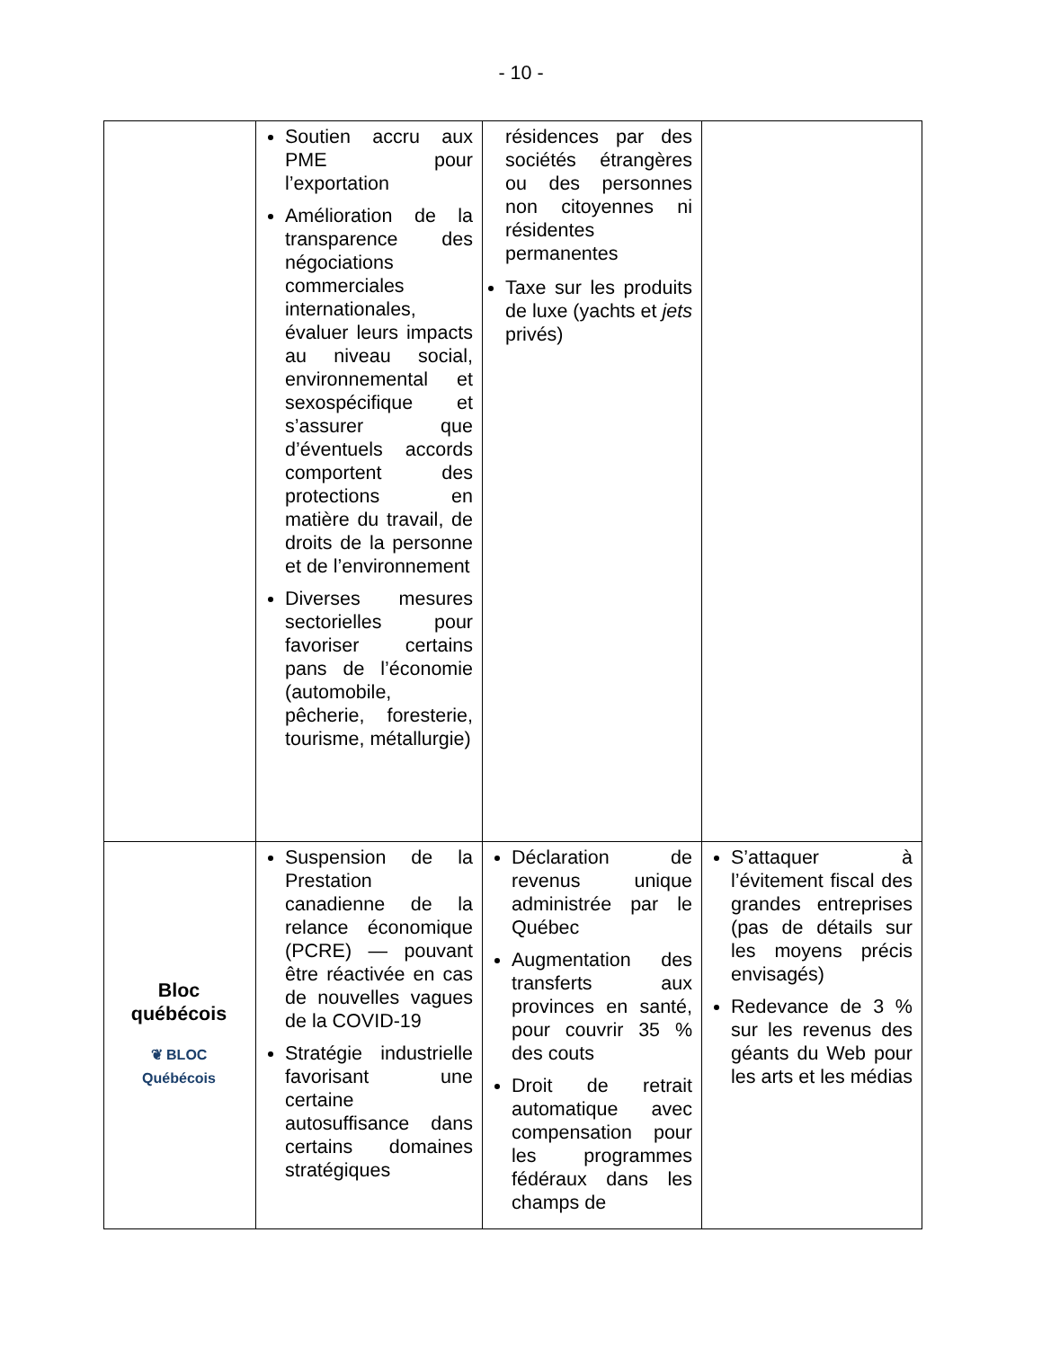- 10 -
| | Soutien accru aux PME pour l’exportation Amélioration de la transparence des négociations commerciales internationales, évaluer leurs impacts au niveau social, environnemental et sexospécifique et s’assurer que d’éventuels accords comportent des protections en matière du travail, de droits de la personne et de l’environnement Diverses mesures sectorielles pour favoriser certains pans de l’économie (automobile, pêcherie, foresterie, tourisme, métallurgie) | résidences par des sociétés étrangères ou des personnes non citoyennes ni résidentes permanentes Taxe sur les produits de luxe (yachts et jets privés) | |
| Bloc québécois ❦ BLOC Québécois | Suspension de la Prestation canadienne de la relance économique (PCRE) — pouvant être réactivée en cas de nouvelles vagues de la COVID-19 Stratégie industrielle favorisant une certaine autosuffisance dans certains domaines stratégiques | Déclaration de revenus unique administrée par le Québec Augmentation des transferts aux provinces en santé, pour couvrir 35 % des couts Droit de retrait automatique avec compensation pour les programmes fédéraux dans les champs de | S’attaquer à l’évitement fiscal des grandes entreprises (pas de détails sur les moyens précis envisagés) Redevance de 3 % sur les revenus des géants du Web pour les arts et les médias |